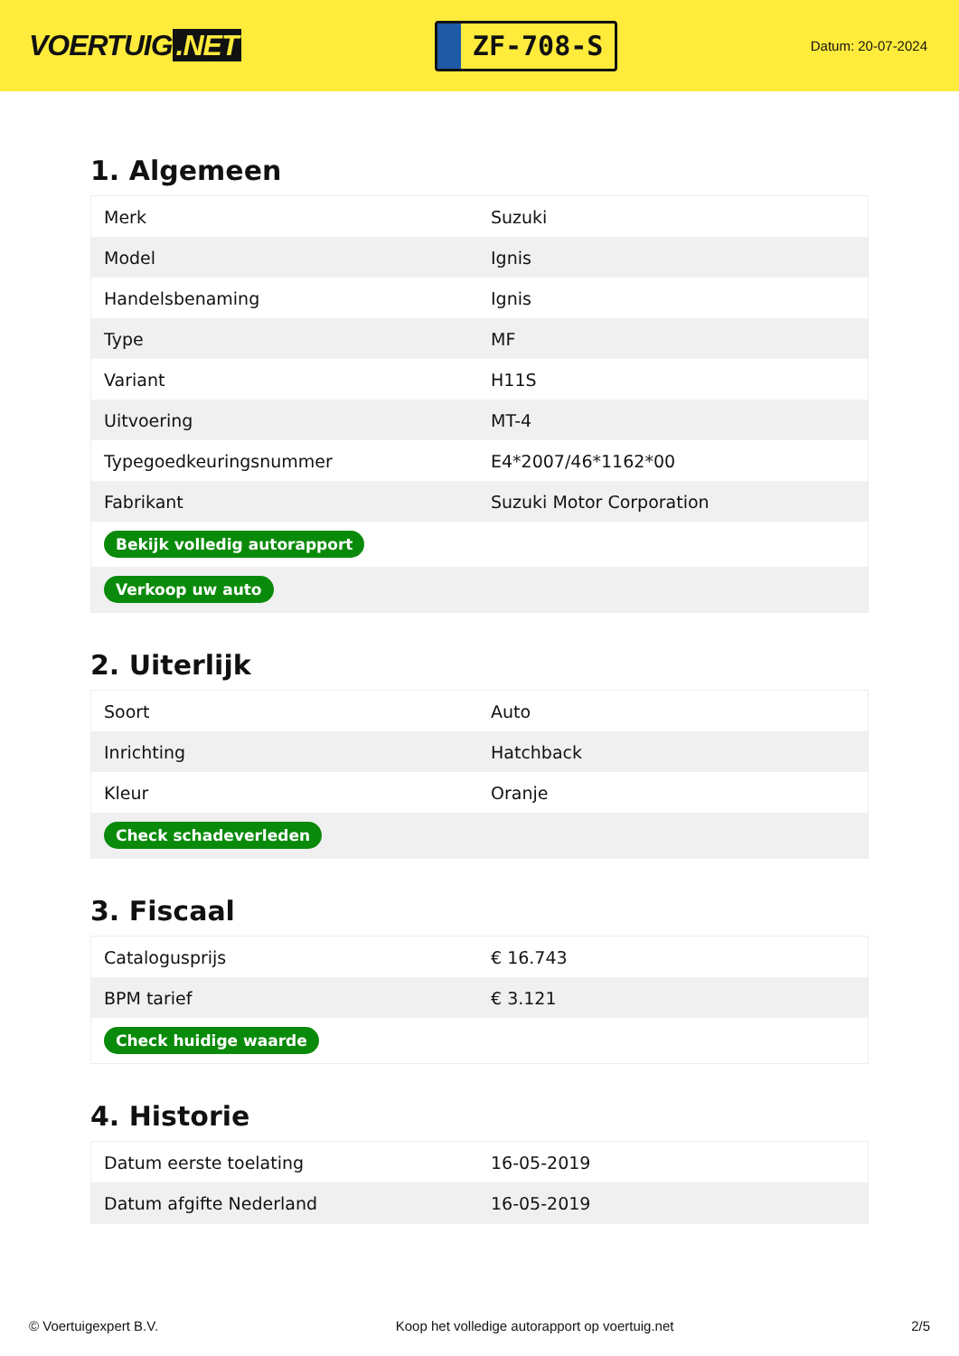VOERTUIG.NET
ZF-708-S
Datum: 20-07-2024
1. Algemeen
| Merk | Suzuki |
| Model | Ignis |
| Handelsbenaming | Ignis |
| Type | MF |
| Variant | H11S |
| Uitvoering | MT-4 |
| Typegoedkeuringsnummer | E4*2007/46*1162*00 |
| Fabrikant | Suzuki Motor Corporation |
| Bekijk volledig autorapport | |
| Verkoop uw auto | |
2. Uiterlijk
| Soort | Auto |
| Inrichting | Hatchback |
| Kleur | Oranje |
| Check schadeverleden | |
3. Fiscaal
| Catalogusprijs | € 16.743 |
| BPM tarief | € 3.121 |
| Check huidige waarde | |
4. Historie
| Datum eerste toelating | 16-05-2019 |
| Datum afgifte Nederland | 16-05-2019 |
© Voertuigexpert B.V. Koop het volledige autorapport op voertuig.net 2/5